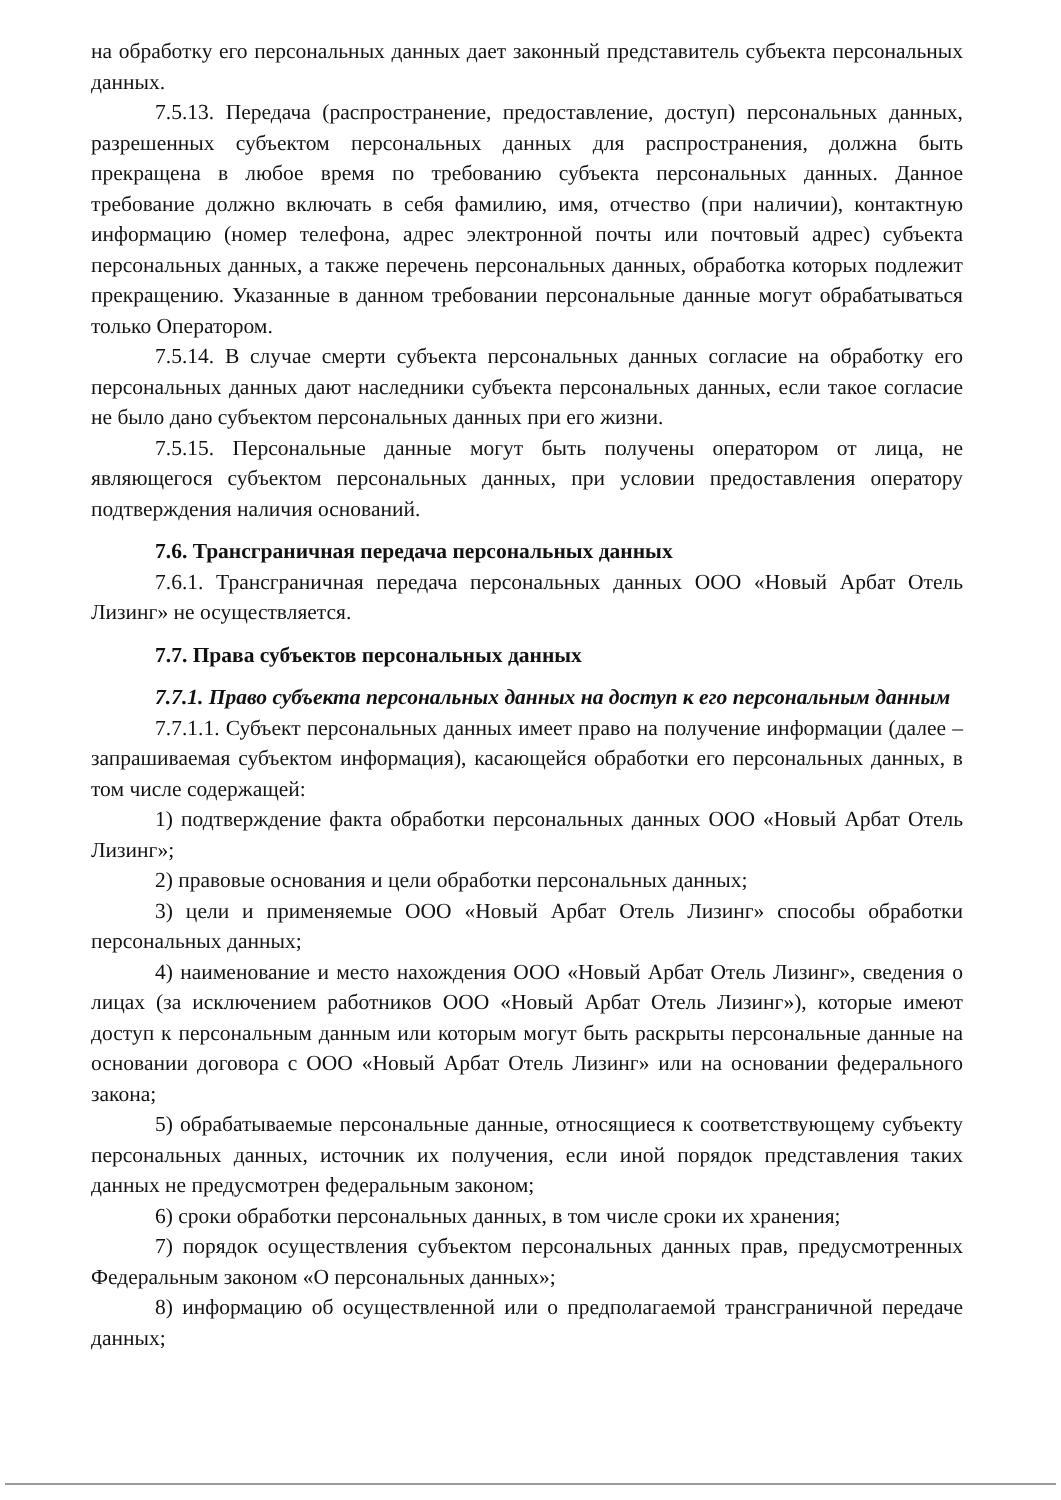на обработку его персональных данных дает законный представитель субъекта персональных данных.
7.5.13. Передача (распространение, предоставление, доступ) персональных данных, разрешенных субъектом персональных данных для распространения, должна быть прекращена в любое время по требованию субъекта персональных данных. Данное требование должно включать в себя фамилию, имя, отчество (при наличии), контактную информацию (номер телефона, адрес электронной почты или почтовый адрес) субъекта персональных данных, а также перечень персональных данных, обработка которых подлежит прекращению. Указанные в данном требовании персональные данные могут обрабатываться только Оператором.
7.5.14. В случае смерти субъекта персональных данных согласие на обработку его персональных данных дают наследники субъекта персональных данных, если такое согласие не было дано субъектом персональных данных при его жизни.
7.5.15. Персональные данные могут быть получены оператором от лица, не являющегося субъектом персональных данных, при условии предоставления оператору подтверждения наличия оснований.
7.6. Трансграничная передача персональных данных
7.6.1. Трансграничная передача персональных данных ООО «Новый Арбат Отель Лизинг» не осуществляется.
7.7. Права субъектов персональных данных
7.7.1. Право субъекта персональных данных на доступ к его персональным данным
7.7.1.1. Субъект персональных данных имеет право на получение информации (далее – запрашиваемая субъектом информация), касающейся обработки его персональных данных, в том числе содержащей:
1) подтверждение факта обработки персональных данных ООО «Новый Арбат Отель Лизинг»;
2) правовые основания и цели обработки персональных данных;
3) цели и применяемые ООО «Новый Арбат Отель Лизинг» способы обработки персональных данных;
4) наименование и место нахождения ООО «Новый Арбат Отель Лизинг», сведения о лицах (за исключением работников ООО «Новый Арбат Отель Лизинг»), которые имеют доступ к персональным данным или которым могут быть раскрыты персональные данные на основании договора с ООО «Новый Арбат Отель Лизинг» или на основании федерального закона;
5) обрабатываемые персональные данные, относящиеся к соответствующему субъекту персональных данных, источник их получения, если иной порядок представления таких данных не предусмотрен федеральным законом;
6) сроки обработки персональных данных, в том числе сроки их хранения;
7) порядок осуществления субъектом персональных данных прав, предусмотренных Федеральным законом «О персональных данных»;
8) информацию об осуществленной или о предполагаемой трансграничной передаче данных;